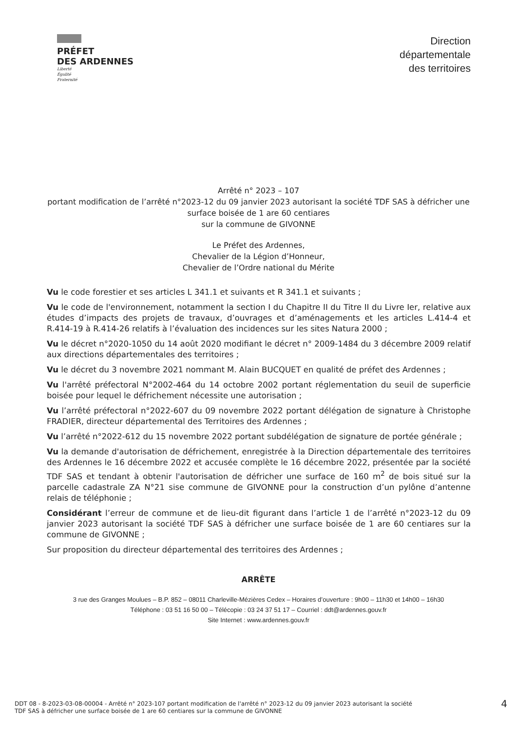PRÉFET
DES ARDENNES
Liberté
Égalité
Fraternité
Direction
départementale
des territoires
Arrêté n° 2023 – 107
portant modification de l’arrêté n°2023-12 du 09 janvier 2023 autorisant la société TDF SAS à défricher une surface boisée de 1 are 60 centiares
sur la commune de GIVONNE
Le Préfet des Ardennes,
Chevalier de la Légion d’Honneur,
Chevalier de l’Ordre national du Mérite
Vu le code forestier et ses articles L 341.1 et suivants et R 341.1 et suivants ;
Vu le code de l'environnement, notamment la section I du Chapitre II du Titre II du Livre Ier, relative aux études d’impacts des projets de travaux, d’ouvrages et d’aménagements et les articles L.414-4 et R.414-19 à R.414-26 relatifs à l’évaluation des incidences sur les sites Natura 2000 ;
Vu le décret n°2020-1050 du 14 août 2020 modifiant le décret n° 2009-1484 du 3 décembre 2009 relatif aux directions départementales des territoires ;
Vu le décret du 3 novembre 2021 nommant M. Alain BUCQUET en qualité de préfet des Ardennes ;
Vu l'arrêté préfectoral N°2002-464 du 14 octobre 2002 portant réglementation du seuil de superficie boisée pour lequel le défrichement nécessite une autorisation ;
Vu l’arrêté préfectoral n°2022-607 du 09 novembre 2022 portant délégation de signature à Christophe FRADIER, directeur départemental des Territoires des Ardennes ;
Vu l’arrêté n°2022-612 du 15 novembre 2022 portant subdélégation de signature de portée générale ;
Vu la demande d'autorisation de défrichement, enregistrée à la Direction départementale des territoires des Ardennes le 16 décembre 2022 et accusée complète le 16 décembre 2022, présentée par la société TDF SAS et tendant à obtenir l'autorisation de défricher une surface de 160 m<sup>2</sup> de bois situé sur la parcelle cadastrale ZA N°21 sise commune de GIVONNE pour la construction d’un pylône d’antenne relais de téléphonie ;
Considérant l’erreur de commune et de lieu-dit figurant dans l’article 1 de l’arrêté n°2023-12 du 09 janvier 2023 autorisant la société TDF SAS à défricher une surface boisée de 1 are 60 centiares sur la commune de GIVONNE ;
Sur proposition du directeur départemental des territoires des Ardennes ;
ARRÊTE
3 rue des Granges Moulues – B.P. 852 – 08011 Charleville-Mézières Cedex – Horaires d’ouverture : 9h00 – 11h30 et 14h00 – 16h30
Téléphone : 03 51 16 50 00 – Télécopie : 03 24 37 51 17 – Courriel : ddt@ardennes.gouv.fr
Site Internet : www.ardennes.gouv.fr
DDT 08 - 8-2023-03-08-00004 - Arrêté n° 2023-107 portant modification de l'arrêté n° 2023-12 du 09 janvier 2023 autorisant la société
TDF SAS à défricher une surface boisée de 1 are 60 centiares sur la commune de GIVONNE
4